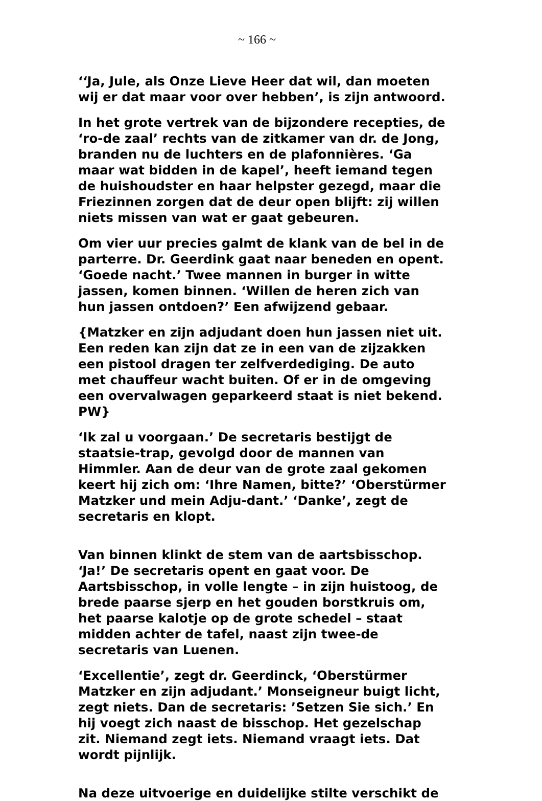~ 166 ~
‘‘Ja, Jule, als Onze Lieve Heer dat wil, dan moeten wij er dat maar voor over hebben’, is zijn antwoord.
In het grote vertrek van de bijzondere recepties, de ‘ro-de zaal’ rechts van de zitkamer van dr. de Jong, branden nu de luchters en de plafonnières. ‘Ga maar wat bidden in de kapel’, heeft iemand tegen de huishoudster en haar helpster gezegd, maar die Friezinnen zorgen dat de deur open blijft: zij willen niets missen van wat er gaat gebeuren.
Om vier uur precies galmt de klank van de bel in de parterre. Dr. Geerdink gaat naar beneden en opent. ‘Goede nacht.’ Twee mannen in burger in witte jassen, komen binnen. ‘Willen de heren zich van hun jassen ontdoen?’ Een afwijzend gebaar.
{Matzker en zijn adjudant doen hun jassen niet uit. Een reden kan zijn dat ze in een van de zijzakken een pistool dragen ter zelfverdediging. De auto met chauffeur wacht buiten. Of er in de omgeving een overvalwagen geparkeerd staat is niet bekend. PW}
‘Ik zal u voorgaan.’ De secretaris bestijgt de staatsie-trap, gevolgd door de mannen van Himmler. Aan de deur van de grote zaal gekomen keert hij zich om: ‘Ihre Namen, bitte?’ ‘Oberstürmer Matzker und mein Adju-dant.’ ‘Danke’, zegt de secretaris en klopt.
Van binnen klinkt de stem van de aartsbisschop. ‘Ja!’ De secretaris opent en gaat voor. De Aartsbisschop, in volle lengte – in zijn huistoog, de brede paarse sjerp en het gouden borstkruis om, het paarse kalotje op de grote schedel – staat midden achter de tafel, naast zijn twee-de secretaris van Luenen.
‘Excellentie’, zegt dr. Geerdinck, ‘Oberstürmer Matzker en zijn adjudant.’ Monseigneur buigt licht, zegt niets. Dan de secretaris: ’Setzen Sie sich.’ En hij voegt zich naast de bisschop. Het gezelschap zit. Niemand zegt iets. Niemand vraagt iets. Dat wordt pijnlijk.
Na deze uitvoerige en duidelijke stilte verschikt de